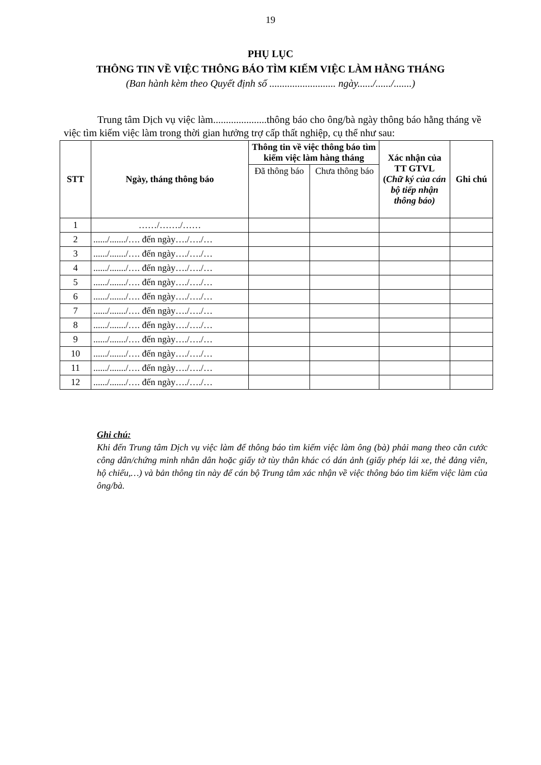19
PHỤ LỤC
THÔNG TIN VỀ VIỆC THÔNG BÁO TÌM KIẾM VIỆC LÀM HẰNG THÁNG
(Ban hành kèm theo Quyết định số .......................... ngày....../....../.......)
Trung tâm Dịch vụ việc làm.....................thông báo cho ông/bà ngày thông báo hằng tháng về việc tìm kiếm việc làm trong thời gian hưởng trợ cấp thất nghiệp, cụ thể như sau:
| STT | Ngày, tháng thông báo | Thông tin về việc thông báo tìm kiếm việc làm hàng tháng | | Xác nhận của TT GTVL ( Chữ ký của cán bộ tiếp nhận thông báo) | Ghi chú |
| --- | --- | --- | --- | --- | --- |
| | | Đã thông báo | Chưa thông báo | | |
| 1 | ……/……./…… | | | | |
| 2 | ....../......./…. đến ngày…./…./… | | | | |
| 3 | ....../......./…. đến ngày…./…./… | | | | |
| 4 | ....../......./…. đến ngày…./…./… | | | | |
| 5 | ....../......./…. đến ngày…./…./… | | | | |
| 6 | ....../......./…. đến ngày…./…./… | | | | |
| 7 | ....../......./…. đến ngày…./…./… | | | | |
| 8 | ....../......./…. đến ngày…./…./… | | | | |
| 9 | ....../......./…. đến ngày…./…./… | | | | |
| 10 | ....../......./…. đến ngày…./…./… | | | | |
| 11 | ....../......./…. đến ngày…./…./… | | | | |
| 12 | ....../......./…. đến ngày…./…./… | | | | |
Ghi chú:
Khi đến Trung tâm Dịch vụ việc làm để thông báo tìm kiếm việc làm ông (bà) phải mang theo căn cước công dân/chứng minh nhân dân hoặc giấy tờ tùy thân khác có dán ảnh (giấy phép lái xe, thẻ đảng viên, hộ chiếu,…) và bản thông tin này để cán bộ Trung tâm xác nhận về việc thông báo tìm kiếm việc làm của ông/bà.